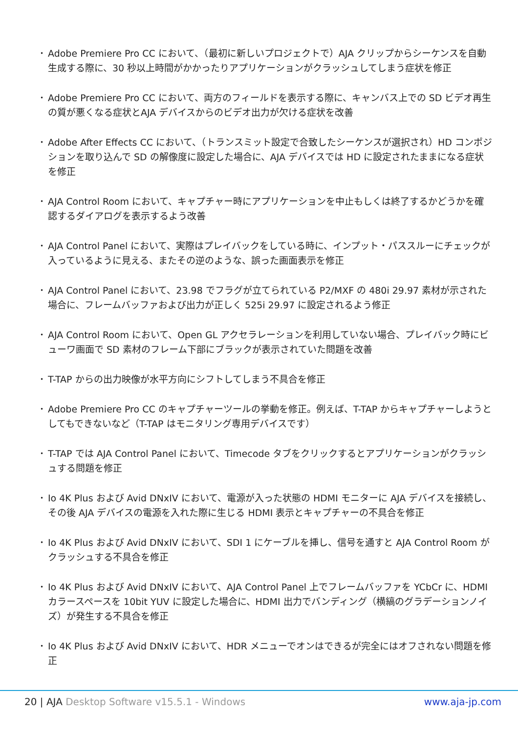• Adobe Premiere Pro CC において、（最初に新しいプロジェクトで）AJA クリップからシーケンスを自動生成する際に、30 秒以上時間がかかったりアプリケーションがクラッシュしてしまう症状を修正
• Adobe Premiere Pro CC において、両方のフィールドを表示する際に、キャンバス上での SD ビデオ再生の質が悪くなる症状とAJA デバイスからのビデオ出力が欠ける症状を改善
• Adobe After Effects CC において、（トランスミット設定で合致したシーケンスが選択され）HD コンポジションを取り込んで SD の解像度に設定した場合に、AJA デバイスでは HD に設定されたままになる症状を修正
• AJA Control Room において、キャプチャー時にアプリケーションを中止もしくは終了するかどうかを確認するダイアログを表示するよう改善
• AJA Control Panel において、実際はプレイバックをしている時に、インプット・パススルーにチェックが入っているように見える、またその逆のような、誤った画面表示を修正
• AJA Control Panel において、23.98 でフラグが立てられている P2/MXF の 480i 29.97 素材が示された場合に、フレームバッファおよび出力が正しく 525i 29.97 に設定されるよう修正
• AJA Control Room において、Open GL アクセラレーションを利用していない場合、プレイバック時にビューワ画面で SD 素材のフレーム下部にブラックが表示されていた問題を改善
• T-TAP からの出力映像が水平方向にシフトしてしまう不具合を修正
• Adobe Premiere Pro CC のキャプチャーツールの挙動を修正。例えば、T-TAP からキャプチャーしようとしてもできないなど（T-TAP はモニタリング専用デバイスです）
• T-TAP では AJA Control Panel において、Timecode タブをクリックするとアプリケーションがクラッシュする問題を修正
• Io 4K Plus および Avid DNxIV において、電源が入った状態の HDMI モニターに AJA デバイスを接続し、その後 AJA デバイスの電源を入れた際に生じる HDMI 表示とキャプチャーの不具合を修正
• Io 4K Plus および Avid DNxIV において、SDI 1 にケーブルを挿し、信号を通すと AJA Control Room がクラッシュする不具合を修正
• Io 4K Plus および Avid DNxIV において、AJA Control Panel 上でフレームバッファを YCbCr に、HDMI カラースペースを 10bit YUV に設定した場合に、HDMI 出力でバンディング（横縞のグラデーションノイズ）が発生する不具合を修正
• Io 4K Plus および Avid DNxIV において、HDR メニューでオンはできるが完全にはオフされない問題を修正
20 | AJA Desktop Software v15.5.1 - Windows www.aja-jp.com